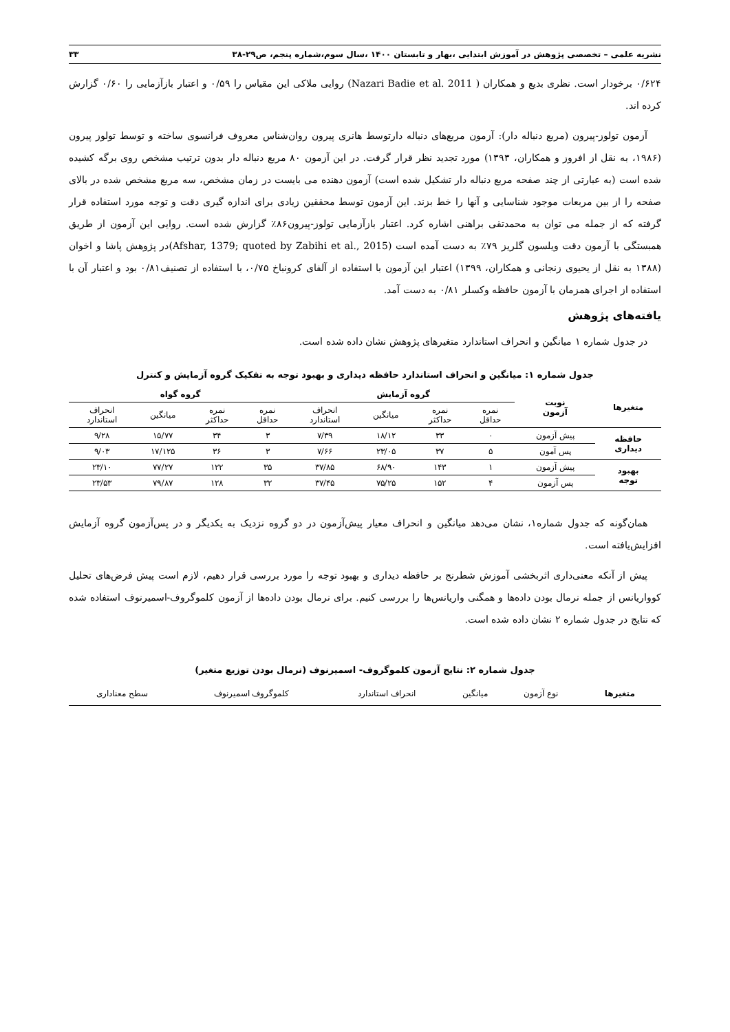نشریه علمی – تخصصی پژوهش در آموزش ابتدایی ،بهار و تابستان ۱۴۰۰ ،سال سوم،شماره پنجم، ص۲۹-۳۸ ۳۳
۰/۶۲۴ برخودار است. نظری بدیع و همکاران ( Nazari Badie et al. 2011) روایی ملاکی این مقیاس را ۰/۵۹ و اعتبار بازآزمایی را ۰/۶۰ گزارش کرده اند.
آزمون تولوز-پیرون (مربع دنباله دار): آزمون مربع‌های دنباله دارتوسط هانری پیرون روان‌شناس معروف فرانسوی ساخته و توسط تولوز پیرون (۱۹۸۶، به نقل از افروز و همکاران، ۱۳۹۳) مورد تجدید نظر قرار گرفت. در این آزمون ۸۰ مربع دنباله دار بدون ترتیب مشخص روی برگه کشیده شده است (به عبارتی از چند صفحه مربع دنباله دار تشکیل شده است) آزمون دهنده می بایست در زمان مشخص، سه مربع مشخص شده در بالای صفحه را از بین مربعات موجود شناسایی و آنها را خط بزند. این آزمون توسط محققین زیادی برای اندازه گیری دقت و توجه مورد استفاده قرار گرفته که از جمله می توان به محمدتقی براهنی اشاره کرد. اعتبار بازآزمایی تولوز-پیرون۸۶٪ گزارش شده است. روایی این آزمون از طریق همبستگی با آزمون دقت ویلسون گلریز ۷۹٪ به دست آمده است (Afshar, 1379; quoted by Zabihi et al., 2015)در پژوهش پاشا و اخوان (۱۳۸۸ به نقل از یحیوی زنجانی و همکاران، ۱۳۹۹) اعتبار این آزمون با استفاده از آلفای کرونباخ ۰/۷۵، با استفاده از تصنیف۰/۸۱ بود و اعتبار آن با استفاده از اجرای همزمان با آزمون حافظه وکسلر ۰/۸۱ به دست آمد.
یافته‌های پژوهش
در جدول شماره ۱ میانگین و انحراف استاندارد متغیرهای پژوهش نشان داده شده است.
جدول شماره ۱: میانگین و انحراف استاندارد حافظه دیداری و بهبود توجه به تفکیک گروه آزمایش و کنترل
| متغیرها | نوبت آزمون | گروه آزمایش | | | | گروه گواه | | | |
| --- | --- | --- | --- | --- | --- | --- | --- | --- | --- |
| | | نمره حداقل | نمره حداکثر | میانگین | انحراف استاندارد | نمره حداقل | نمره حداکثر | میانگین | انحراف استاندارد |
| حافظه دیداری | پیش آزمون | ۰ | ۳۳ | ۱۸/۱۲ | ۷/۳۹ | ۳ | ۳۴ | ۱۵/۷۷ | ۹/۲۸ |
| | پس آمون | ۵ | ۳۷ | ۲۳/۰۵ | ۷/۶۶ | ۳ | ۳۶ | ۱۷/۱۲۵ | ۹/۰۳ |
| بهبود توجه | پیش آزمون | ۱ | ۱۴۳ | ۶۸/۹۰ | ۳۷/۸۵ | ۳۵ | ۱۲۲ | ۷۷/۲۷ | ۲۳/۱۰ |
| | پس آزمون | ۴ | ۱۵۲ | ۷۵/۲۵ | ۳۷/۴۵ | ۳۲ | ۱۲۸ | ۷۹/۸۷ | ۲۳/۵۳ |
همان‌گونه که جدول شماره۱، نشان می‌دهد میانگین و انحراف معیار پیش‌آزمون در دو گروه نزدیک به یکدیگر و در پس‌آزمون گروه آزمایش افزایش‌یافته است.
پیش از آنکه معنی‌داری اثربخشی آموزش شطرنج بر حافظه دیداری و بهبود توجه را مورد بررسی قرار دهیم، لازم است پیش فرض‌های تحلیل کوواریانس از جمله نرمال بودن داده‌ها و همگنی واریانس‌ها را بررسی کنیم. برای نرمال بودن داده‌ها از آزمون کلموگروف-اسمیرنوف استفاده شده که نتایج در جدول شماره ۲ نشان داده شده است.
جدول شماره ۲: نتایج آزمون کلموگروف- اسمیرنوف (نرمال بودن توزیع متغیر)
| متغیرها | نوع آزمون | میانگین | انحراف استاندارد | کلموگروف اسمیرنوف | سطح معناداری |